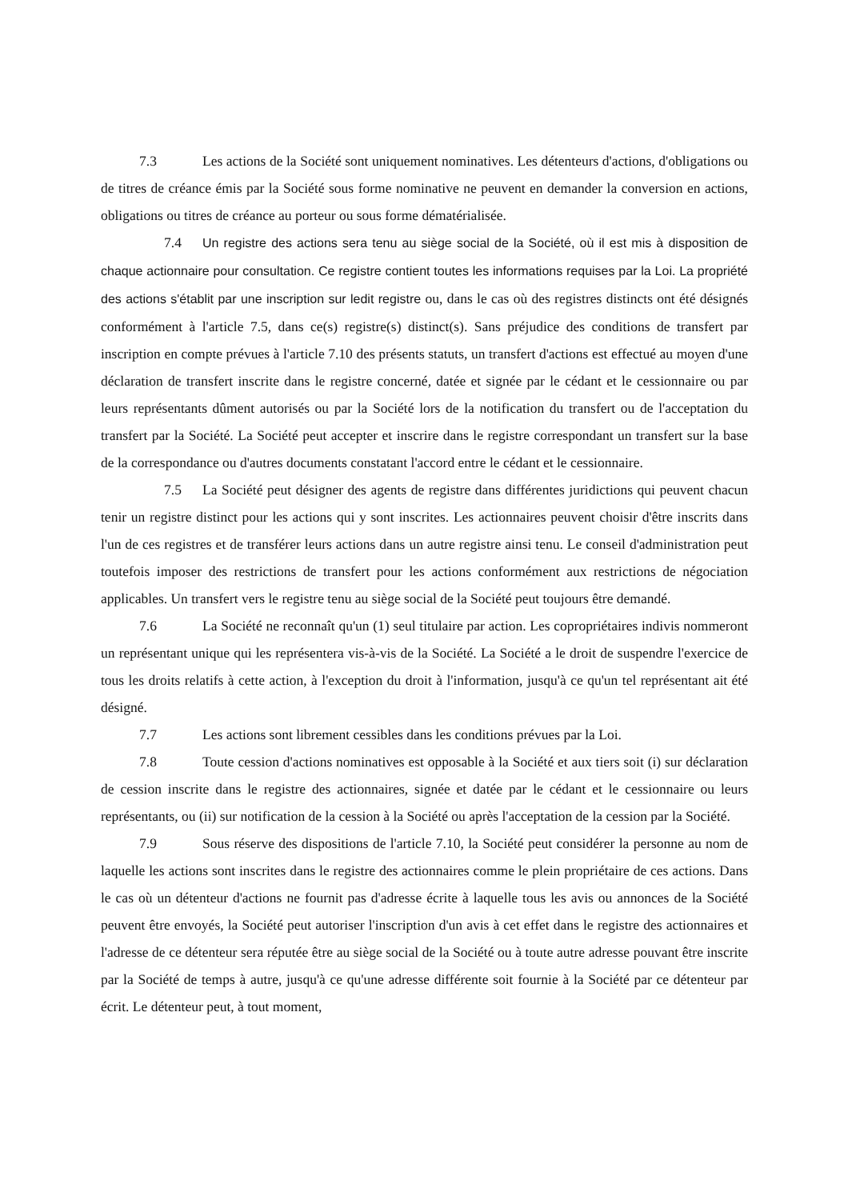7.3 Les actions de la Société sont uniquement nominatives. Les détenteurs d'actions, d'obligations ou de titres de créance émis par la Société sous forme nominative ne peuvent en demander la conversion en actions, obligations ou titres de créance au porteur ou sous forme dématérialisée.
7.4 Un registre des actions sera tenu au siège social de la Société, où il est mis à disposition de chaque actionnaire pour consultation. Ce registre contient toutes les informations requises par la Loi. La propriété des actions s'établit par une inscription sur ledit registre ou, dans le cas où des registres distincts ont été désignés conformément à l'article 7.5, dans ce(s) registre(s) distinct(s). Sans préjudice des conditions de transfert par inscription en compte prévues à l'article 7.10 des présents statuts, un transfert d'actions est effectué au moyen d'une déclaration de transfert inscrite dans le registre concerné, datée et signée par le cédant et le cessionnaire ou par leurs représentants dûment autorisés ou par la Société lors de la notification du transfert ou de l'acceptation du transfert par la Société. La Société peut accepter et inscrire dans le registre correspondant un transfert sur la base de la correspondance ou d'autres documents constatant l'accord entre le cédant et le cessionnaire.
7.5 La Société peut désigner des agents de registre dans différentes juridictions qui peuvent chacun tenir un registre distinct pour les actions qui y sont inscrites. Les actionnaires peuvent choisir d'être inscrits dans l'un de ces registres et de transférer leurs actions dans un autre registre ainsi tenu. Le conseil d'administration peut toutefois imposer des restrictions de transfert pour les actions conformément aux restrictions de négociation applicables. Un transfert vers le registre tenu au siège social de la Société peut toujours être demandé.
7.6 La Société ne reconnaît qu'un (1) seul titulaire par action. Les copropriétaires indivis nommeront un représentant unique qui les représentera vis-à-vis de la Société. La Société a le droit de suspendre l'exercice de tous les droits relatifs à cette action, à l'exception du droit à l'information, jusqu'à ce qu'un tel représentant ait été désigné.
7.7 Les actions sont librement cessibles dans les conditions prévues par la Loi.
7.8 Toute cession d'actions nominatives est opposable à la Société et aux tiers soit (i) sur déclaration de cession inscrite dans le registre des actionnaires, signée et datée par le cédant et le cessionnaire ou leurs représentants, ou (ii) sur notification de la cession à la Société ou après l'acceptation de la cession par la Société.
7.9 Sous réserve des dispositions de l'article 7.10, la Société peut considérer la personne au nom de laquelle les actions sont inscrites dans le registre des actionnaires comme le plein propriétaire de ces actions. Dans le cas où un détenteur d'actions ne fournit pas d'adresse écrite à laquelle tous les avis ou annonces de la Société peuvent être envoyés, la Société peut autoriser l'inscription d'un avis à cet effet dans le registre des actionnaires et l'adresse de ce détenteur sera réputée être au siège social de la Société ou à toute autre adresse pouvant être inscrite par la Société de temps à autre, jusqu'à ce qu'une adresse différente soit fournie à la Société par ce détenteur par écrit. Le détenteur peut, à tout moment,